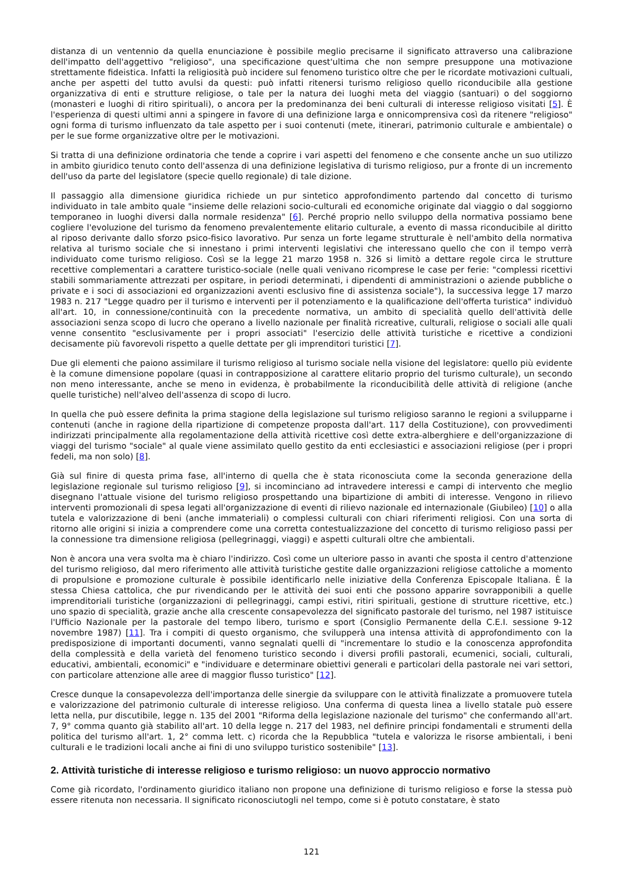distanza di un ventennio da quella enunciazione è possibile meglio precisarne il significato attraverso una calibrazione dell'impatto dell'aggettivo "religioso", una specificazione quest'ultima che non sempre presuppone una motivazione strettamente fideistica. Infatti la religiosità può incidere sul fenomeno turistico oltre che per le ricordate motivazioni cultuali, anche per aspetti del tutto avulsi da questi: può infatti ritenersi turismo religioso quello riconducibile alla gestione organizzativa di enti e strutture religiose, o tale per la natura dei luoghi meta del viaggio (santuari) o del soggiorno (monasteri e luoghi di ritiro spirituali), o ancora per la predominanza dei beni culturali di interesse religioso visitati [5]. È l'esperienza di questi ultimi anni a spingere in favore di una definizione larga e onnicomprensiva così da ritenere "religioso" ogni forma di turismo influenzato da tale aspetto per i suoi contenuti (mete, itinerari, patrimonio culturale e ambientale) o per le sue forme organizzative oltre per le motivazioni.
Si tratta di una definizione ordinatoria che tende a coprire i vari aspetti del fenomeno e che consente anche un suo utilizzo in ambito giuridico tenuto conto dell'assenza di una definizione legislativa di turismo religioso, pur a fronte di un incremento dell'uso da parte del legislatore (specie quello regionale) di tale dizione.
Il passaggio alla dimensione giuridica richiede un pur sintetico approfondimento partendo dal concetto di turismo individuato in tale ambito quale "insieme delle relazioni socio-culturali ed economiche originate dal viaggio o dal soggiorno temporaneo in luoghi diversi dalla normale residenza" [6]. Perché proprio nello sviluppo della normativa possiamo bene cogliere l'evoluzione del turismo da fenomeno prevalentemente elitario culturale, a evento di massa riconducibile al diritto al riposo derivante dallo sforzo psico-fisico lavorativo. Pur senza un forte legame strutturale è nell'ambito della normativa relativa al turismo sociale che si innestano i primi interventi legislativi che interessano quello che con il tempo verrà individuato come turismo religioso. Così se la legge 21 marzo 1958 n. 326 si limitò a dettare regole circa le strutture recettive complementari a carattere turistico-sociale (nelle quali venivano ricomprese le case per ferie: "complessi ricettivi stabili sommariamente attrezzati per ospitare, in periodi determinati, i dipendenti di amministrazioni o aziende pubbliche o private e i soci di associazioni ed organizzazioni aventi esclusivo fine di assistenza sociale"), la successiva legge 17 marzo 1983 n. 217 "Legge quadro per il turismo e interventi per il potenziamento e la qualificazione dell'offerta turistica" individuò all'art. 10, in connessione/continuità con la precedente normativa, un ambito di specialità quello dell'attività delle associazioni senza scopo di lucro che operano a livello nazionale per finalità ricreative, culturali, religiose o sociali alle quali venne consentito "esclusivamente per i propri associati" l'esercizio delle attività turistiche e ricettive a condizioni decisamente più favorevoli rispetto a quelle dettate per gli imprenditori turistici [7].
Due gli elementi che paiono assimilare il turismo religioso al turismo sociale nella visione del legislatore: quello più evidente è la comune dimensione popolare (quasi in contrapposizione al carattere elitario proprio del turismo culturale), un secondo non meno interessante, anche se meno in evidenza, è probabilmente la riconducibilità delle attività di religione (anche quelle turistiche) nell'alveo dell'assenza di scopo di lucro.
In quella che può essere definita la prima stagione della legislazione sul turismo religioso saranno le regioni a svilupparne i contenuti (anche in ragione della ripartizione di competenze proposta dall'art. 117 della Costituzione), con provvedimenti indirizzati principalmente alla regolamentazione della attività ricettive così dette extra-alberghiere e dell'organizzazione di viaggi del turismo "sociale" al quale viene assimilato quello gestito da enti ecclesiastici e associazioni religiose (per i propri fedeli, ma non solo) [8].
Già sul finire di questa prima fase, all'interno di quella che è stata riconosciuta come la seconda generazione della legislazione regionale sul turismo religioso [9], si incominciano ad intravedere interessi e campi di intervento che meglio disegnano l'attuale visione del turismo religioso prospettando una bipartizione di ambiti di interesse. Vengono in rilievo interventi promozionali di spesa legati all'organizzazione di eventi di rilievo nazionale ed internazionale (Giubileo) [10] o alla tutela e valorizzazione di beni (anche immateriali) o complessi culturali con chiari riferimenti religiosi. Con una sorta di ritorno alle origini si inizia a comprendere come una corretta contestualizzazione del concetto di turismo religioso passi per la connessione tra dimensione religiosa (pellegrinaggi, viaggi) e aspetti culturali oltre che ambientali.
Non è ancora una vera svolta ma è chiaro l'indirizzo. Così come un ulteriore passo in avanti che sposta il centro d'attenzione del turismo religioso, dal mero riferimento alle attività turistiche gestite dalle organizzazioni religiose cattoliche a momento di propulsione e promozione culturale è possibile identificarlo nelle iniziative della Conferenza Episcopale Italiana. È la stessa Chiesa cattolica, che pur rivendicando per le attività dei suoi enti che possono apparire sovrapponibili a quelle imprenditoriali turistiche (organizzazioni di pellegrinaggi, campi estivi, ritiri spirituali, gestione di strutture ricettive, etc.) uno spazio di specialità, grazie anche alla crescente consapevolezza del significato pastorale del turismo, nel 1987 istituisce l'Ufficio Nazionale per la pastorale del tempo libero, turismo e sport (Consiglio Permanente della C.E.I. sessione 9-12 novembre 1987) [11]. Tra i compiti di questo organismo, che svilupperà una intensa attività di approfondimento con la predisposizione di importanti documenti, vanno segnalati quelli di "incrementare lo studio e la conoscenza approfondita della complessità e della varietà del fenomeno turistico secondo i diversi profili pastorali, ecumenici, sociali, culturali, educativi, ambientali, economici" e "individuare e determinare obiettivi generali e particolari della pastorale nei vari settori, con particolare attenzione alle aree di maggior flusso turistico" [12].
Cresce dunque la consapevolezza dell'importanza delle sinergie da sviluppare con le attività finalizzate a promuovere tutela e valorizzazione del patrimonio culturale di interesse religioso. Una conferma di questa linea a livello statale può essere letta nella, pur discutibile, legge n. 135 del 2001 "Riforma della legislazione nazionale del turismo" che confermando all'art. 7, 9° comma quanto già stabilito all'art. 10 della legge n. 217 del 1983, nel definire principi fondamentali e strumenti della politica del turismo all'art. 1, 2° comma lett. c) ricorda che la Repubblica "tutela e valorizza le risorse ambientali, i beni culturali e le tradizioni locali anche ai fini di uno sviluppo turistico sostenibile" [13].
2. Attività turistiche di interesse religioso e turismo religioso: un nuovo approccio normativo
Come già ricordato, l'ordinamento giuridico italiano non propone una definizione di turismo religioso e forse la stessa può essere ritenuta non necessaria. Il significato riconosciutogli nel tempo, come si è potuto constatare, è stato
121